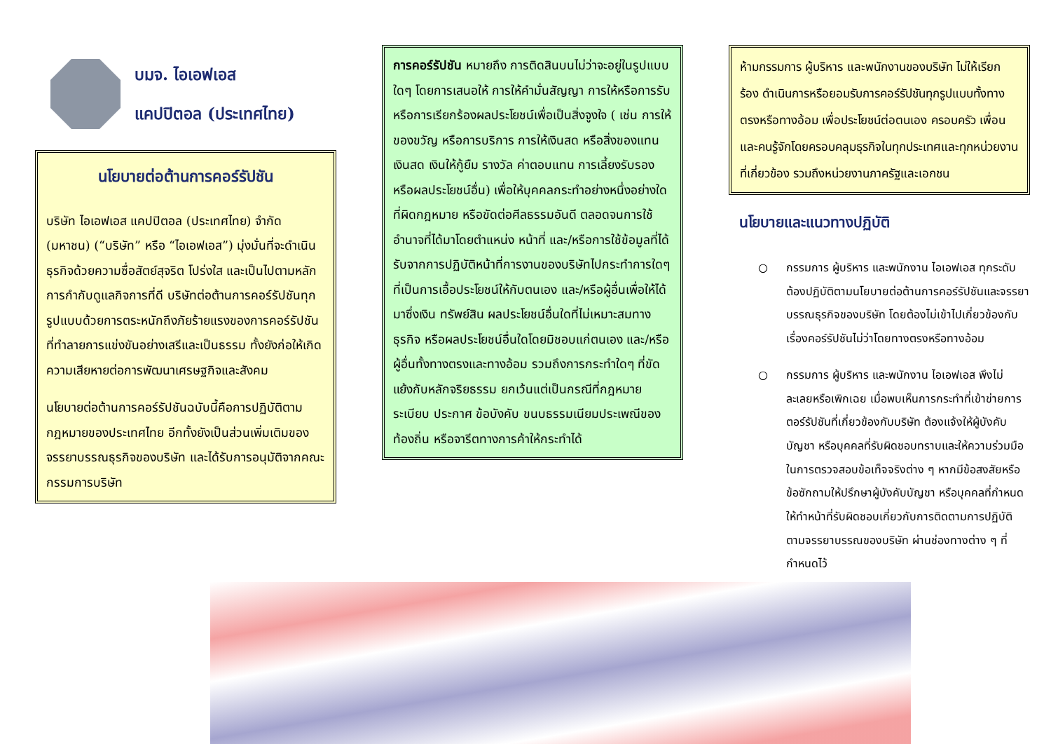บมจ. ไอเอฟเอส
แคปปิตอล (ประเทศไทย)
นโยบายต่อต้านการคอร์รัปชัน
บริษัท ไอเอฟเอส แคปปิตอล (ประเทศไทย) จำกัด (มหาชน) (“บริษัท” หรือ “ไอเอฟเอส”) มุ่งมั่นที่จะดำเนินธุรกิจด้วยความซื่อสัตย์สุจริต โปร่งใส และเป็นไปตามหลักการกำกับดูแลกิจการที่ดี บริษัทต่อต้านการคอร์รัปชันทุกรูปแบบด้วยการตระหนักถึงภัยร้ายแรงของการคอร์รัปชันที่ทำลายการแข่งขันอย่างเสรีและเป็นธรรม ทั้งยังก่อให้เกิดความเสียหายต่อการพัฒนาเศรษฐกิจและสังคม
นโยบายต่อต้านการคอร์รัปชันฉบับนี้คือการปฏิบัติตามกฎหมายของประเทศไทย อีกทั้งยังเป็นส่วนเพิ่มเติมของจรรยาบรรณธุรกิจของบริษัท และได้รับการอนุมัติจากคณะกรรมการบริษัท
การคอร์รัปชัน หมายถึง การติดสินบนไม่ว่าจะอยู่ในรูปแบบใดๆ โดยการเสนอให้ การให้คำมั่นสัญญา การให้หรือการรับ หรือการเรียกร้องผลประโยชน์เพื่อเป็นสิ่งจูงใจ ( เช่น การให้ของขวัญ หรือการบริการ การให้เงินสด หรือสิ่งของแทนเงินสด เงินให้กู้ยืม รางวัล ค่าตอบแทน การเลี้ยงรับรอง หรือผลประโยชน์อื่น) เพื่อให้บุคคลกระทำอย่างหนึ่งอย่างใดที่ผิดกฎหมาย หรือขัดต่อศีลธรรมอันดี ตลอดจนการใช้อำนาจที่ได้มาโดยตำแหน่ง หน้าที่ และ/หรือการใช้ข้อมูลที่ได้รับจากการปฏิบัติหน้าที่การงานของบริษัทไปกระทำการใดๆ ที่เป็นการเอื้อประโยชน์ให้กับตนเอง และ/หรือผู้อื่นเพื่อให้ได้มาซึ่งเงิน ทรัพย์สิน ผลประโยชน์อื่นใดที่ไม่เหมาะสมทางธุรกิจ หรือผลประโยชน์อื่นใดโดยมิชอบแก่ตนเอง และ/หรือผู้อื่นทั้งทางตรงและทางอ้อม รวมถึงการกระทำใดๆ ที่ขัดแย้งกับหลักจริยธรรม ยกเว้นแต่เป็นกรณีที่กฎหมาย ระเบียบ ประกาศ ข้อบังคับ ขนบธรรมเนียมประเพณีของท้องถิ่น หรือจารีตทางการค้าให้กระทำได้
ห้ามกรรมการ ผู้บริหาร และพนักงานของบริษัท ไม่ให้เรียกร้อง ดำเนินการหรือยอมรับการคอร์รัปชันทุกรูปแบบทั้งทางตรงหรือทางอ้อม เพื่อประโยชน์ต่อตนเอง ครอบครัว เพื่อน และคนรู้จักโดยครอบคลุมธุรกิจในทุกประเทศและทุกหน่วยงานที่เกี่ยวข้อง รวมถึงหน่วยงานภาครัฐและเอกชน
นโยบายและแนวทางปฏิบัติ
○ กรรมการ ผู้บริหาร และพนักงาน ไอเอฟเอส ทุกระดับ ต้องปฏิบัติตามนโยบายต่อต้านการคอร์รัปชันและจรรยาบรรณธุรกิจของบริษัท โดยต้องไม่เข้าไปเกี่ยวข้องกับเรื่องคอร์รัปชันไม่ว่าโดยทางตรงหรือทางอ้อม
○ กรรมการ ผู้บริหาร และพนักงาน ไอเอฟเอส พึงไม่ละเลยหรือเพิกเฉย เมื่อพบเห็นการกระทำที่เข้าข่ายการตอร์รัปชันที่เกี่ยวข้องกับบริษัท ต้องแจ้งให้ผู้บังคับบัญชา หรือบุคคลที่รับผิดชอบทราบและให้ความร่วมมือในการตรวจสอบข้อเท็จจริงต่าง ๆ หากมีข้อสงสัยหรือข้อซักถามให้ปรึกษาผู้บังคับบัญชา หรือบุคคลที่กำหนดให้ทำหน้าที่รับผิดชอบเกี่ยวกับการติดตามการปฏิบัติตามจรรยาบรรณของบริษัท ผ่านช่องทางต่าง ๆ ที่กำหนดไว้